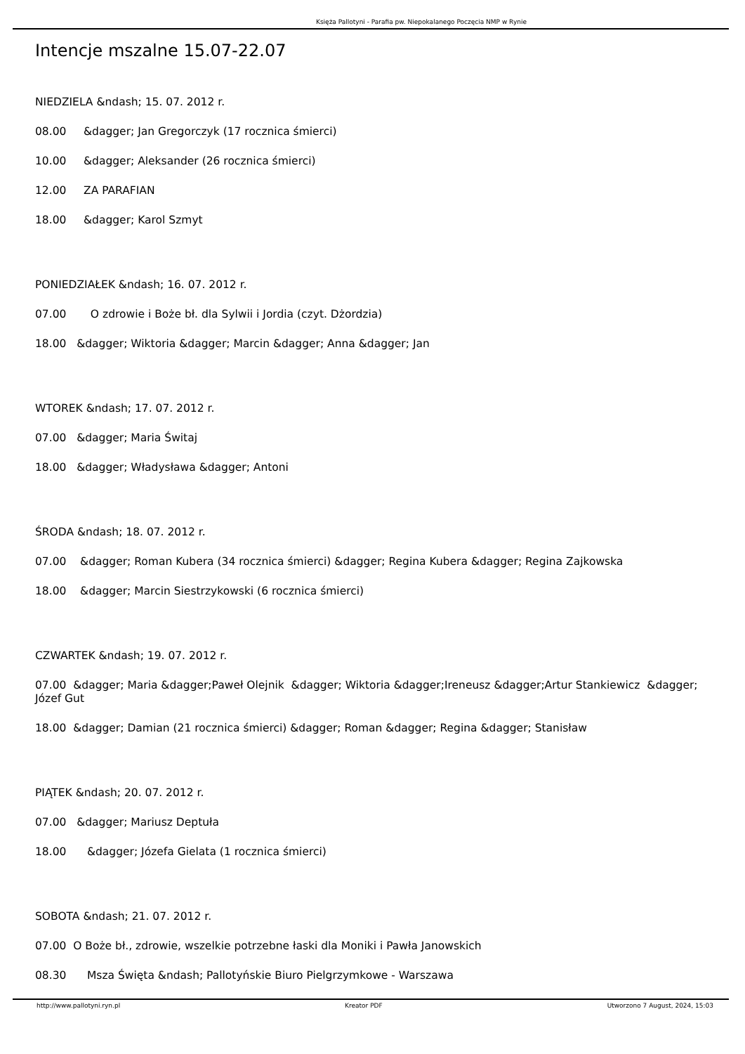Księża Pallotyni - Parafia pw. Niepokalanego Poczęcia NMP w Rynie
Intencje mszalne 15.07-22.07
NIEDZIELA &ndash; 15. 07. 2012 r.
08.00 &dagger; Jan Gregorczyk (17 rocznica śmierci)
10.00 &dagger; Aleksander (26 rocznica śmierci)
12.00 ZA PARAFIAN
18.00 &dagger; Karol Szmyt
PONIEDZIAŁEK &ndash; 16. 07. 2012 r.
07.00 O zdrowie i Boże bł. dla Sylwii i Jordia (czyt. Dżordzia)
18.00 &dagger; Wiktoria &dagger; Marcin &dagger; Anna &dagger; Jan
WTOREK &ndash; 17. 07. 2012 r.
07.00 &dagger; Maria Świtaj
18.00 &dagger; Władysława &dagger; Antoni
ŚRODA &ndash; 18. 07. 2012 r.
07.00 &dagger; Roman Kubera (34 rocznica śmierci) &dagger; Regina Kubera &dagger; Regina Zajkowska
18.00 &dagger; Marcin Siestrzykowski (6 rocznica śmierci)
CZWARTEK &ndash; 19. 07. 2012 r.
07.00 &dagger; Maria &dagger;Paweł Olejnik &dagger; Wiktoria &dagger;Ireneusz &dagger;Artur Stankiewicz &dagger; Józef Gut
18.00 &dagger; Damian (21 rocznica śmierci) &dagger; Roman &dagger; Regina &dagger; Stanisław
PIĄTEK &ndash; 20. 07. 2012 r.
07.00 &dagger; Mariusz Deptuła
18.00 &dagger; Józefa Gielata (1 rocznica śmierci)
SOBOTA &ndash; 21. 07. 2012 r.
07.00 O Boże bł., zdrowie, wszelkie potrzebne łaski dla Moniki i Pawła Janowskich
08.30 Msza Święta &ndash; Pallotyńskie Biuro Pielgrzymkowe - Warszawa
http://www.pallotyni.ryn.pl Kreator PDF Utworzono 7 August, 2024, 15:03